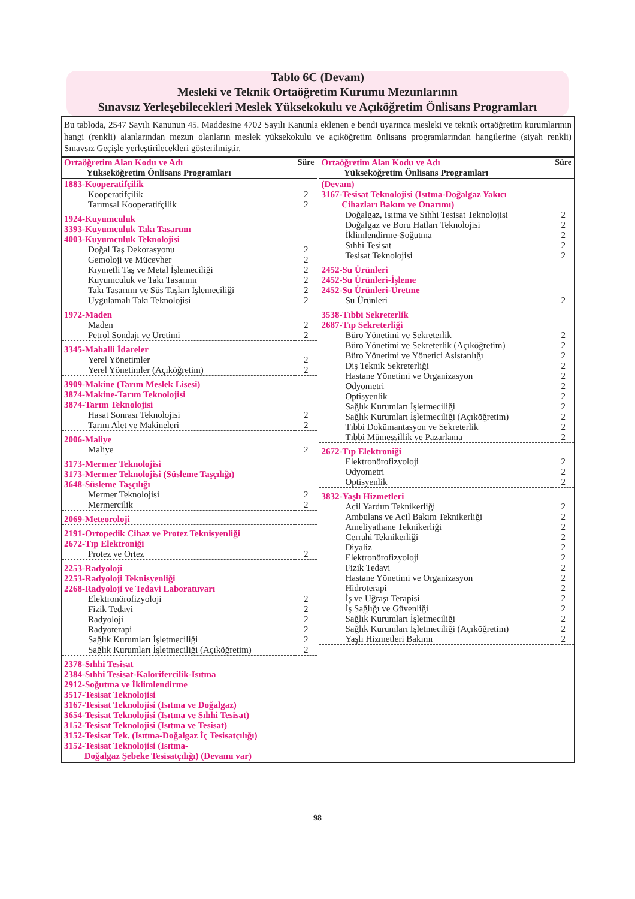Tablo 6C (Devam)
Mesleki ve Teknik Ortaöğretim Kurumu Mezunlarının
Sınavsız Yerleşebilecekleri Meslek Yüksekokulu ve Açıköğretim Önlisans Programları
Bu tabloda, 2547 Sayılı Kanunun 45. Maddesine 4702 Sayılı Kanunla eklenen e bendi uyarınca mesleki ve teknik ortaöğretim kurumlarının hangi (renkli) alanlarından mezun olanların meslek yüksekokulu ve açıköğretim önlisans programlarından hangilerine (siyah renkli) Sınavsız Geçişle yerleştirilecekleri gösterilmiştir.
| Ortaöğretim Alan Kodu ve Adı Yükseköğretim Önlisans Programları | Süre |
| --- | --- |
| 1883-Kooperatifçilik | |
| Kooperatifçilik Tarımsal Kooperatifçilik | 2 2 |
| 1924-Kuyumculuk 3393-Kuyumculuk Takı Tasarımı 4003-Kuyumculuk Teknolojisi | |
| Doğal Taş Dekorasyonu Gemoloji ve Mücevher Kıymetli Taş ve Metal İşlemeciliği Kuyumculuk ve Takı Tasarımı Takı Tasarımı ve Süs Taşları İşlemeciliği Uygulamalı Takı Teknolojisi | 2 2 2 2 2 2 |
| 1972-Maden | |
| Maden Petrol Sondajı ve Üretimi | 2 2 |
| 3345-Mahalli İdareler | |
| Yerel Yönetimler Yerel Yönetimler (Açıköğretim) | 2 2 |
| 3909-Makine (Tarım Meslek Lisesi) 3874-Makine-Tarım Teknolojisi 3874-Tarım Teknolojisi | |
| Hasat Sonrası Teknolojisi Tarım Alet ve Makineleri | 2 2 |
| 2006-Maliye | |
| Maliye | 2 |
| 3173-Mermer Teknolojisi 3173-Mermer Teknolojisi (Süsleme Taşçılığı) 3648-Süsleme Taşçılığı | |
| Mermer Teknolojisi Mermercilik | 2 2 |
| 2069-Meteoroloji | |
| 2191-Ortopedik Cihaz ve Protez Teknisyenliği 2672-Tıp Elektroniği | |
| Protez ve Ortez | 2 |
| 2253-Radyoloji 2253-Radyoloji Teknisyenliği 2268-Radyoloji ve Tedavi Laboratuvarı | |
| Elektronörofizyoloji Fizik Tedavi Radyoloji Radyoterapi Sağlık Kurumları İşletmeciliği Sağlık Kurumları İşletmeciliği (Açıköğretim) | 2 2 2 2 2 2 |
| 2378-Sıhhi Tesisat 2384-Sıhhi Tesisat-Kalorifercilik-Isıtma 2912-Soğutma ve İklimlendirme 3517-Tesisat Teknolojisi 3167-Tesisat Teknolojisi (Isıtma ve Doğalgaz) 3654-Tesisat Teknolojisi (Isıtma ve Sıhhi Tesisat) 3152-Tesisat Teknolojisi (Isıtma ve Tesisat) 3152-Tesisat Tek. (Isıtma-Doğalgaz İç Tesisatçılığı) 3152-Tesisat Teknolojisi (Isıtma- Doğalgaz Şebeke Tesisatçılığı) (Devamı var) | |
| Ortaöğretim Alan Kodu ve Adı Yükseköğretim Önlisans Programları | Süre |
| --- | --- |
| (Devam) 3167-Tesisat Teknolojisi (Isıtma-Doğalgaz Yakıcı Cihazları Bakım ve Onarımı) | |
| Doğalgaz, Isıtma ve Sıhhi Tesisat Teknolojisi Doğalgaz ve Boru Hatları Teknolojisi İklimlendirme-Soğutma Sıhhi Tesisat Tesisat Teknolojisi | 2 2 2 2 2 |
| 2452-Su Ürünleri 2452-Su Ürünleri-İşleme 2452-Su Ürünleri-Üretme | |
| Su Ürünleri | 2 |
| 3538-Tıbbi Sekreterlik 2687-Tıp Sekreterliği | |
| Büro Yönetimi ve Sekreterlik Büro Yönetimi ve Sekreterlik (Açıköğretim) Büro Yönetimi ve Yönetici Asistanlığı Diş Teknik Sekreterliği Hastane Yönetimi ve Organizasyon Odyometri Optisyenlik Sağlık Kurumları İşletmeciliği Sağlık Kurumları İşletmeciliği (Açıköğretim) Tıbbi Dokümantasyon ve Sekreterlik Tıbbi Mümessillik ve Pazarlama | 2 2 2 2 2 2 2 2 2 2 2 |
| 2672-Tıp Elektroniği | |
| Elektronörofizyoloji Odyometri Optisyenlik | 2 2 2 |
| 3832-Yaşlı Hizmetleri | |
| Acil Yardım Teknikerliği Ambulans ve Acil Bakım Teknikerliği Ameliyathane Teknikerliği Cerrahi Teknikerliği Diyaliz Elektronörofizyoloji Fizik Tedavi Hastane Yönetimi ve Organizasyon Hidroterapi İş ve Uğraşı Terapisi İş Sağlığı ve Güvenliği Sağlık Kurumları İşletmeciliği Sağlık Kurumları İşletmeciliği (Açıköğretim) Yaşlı Hizmetleri Bakımı | 2 2 2 2 2 2 2 2 2 2 2 2 2 2 |
98